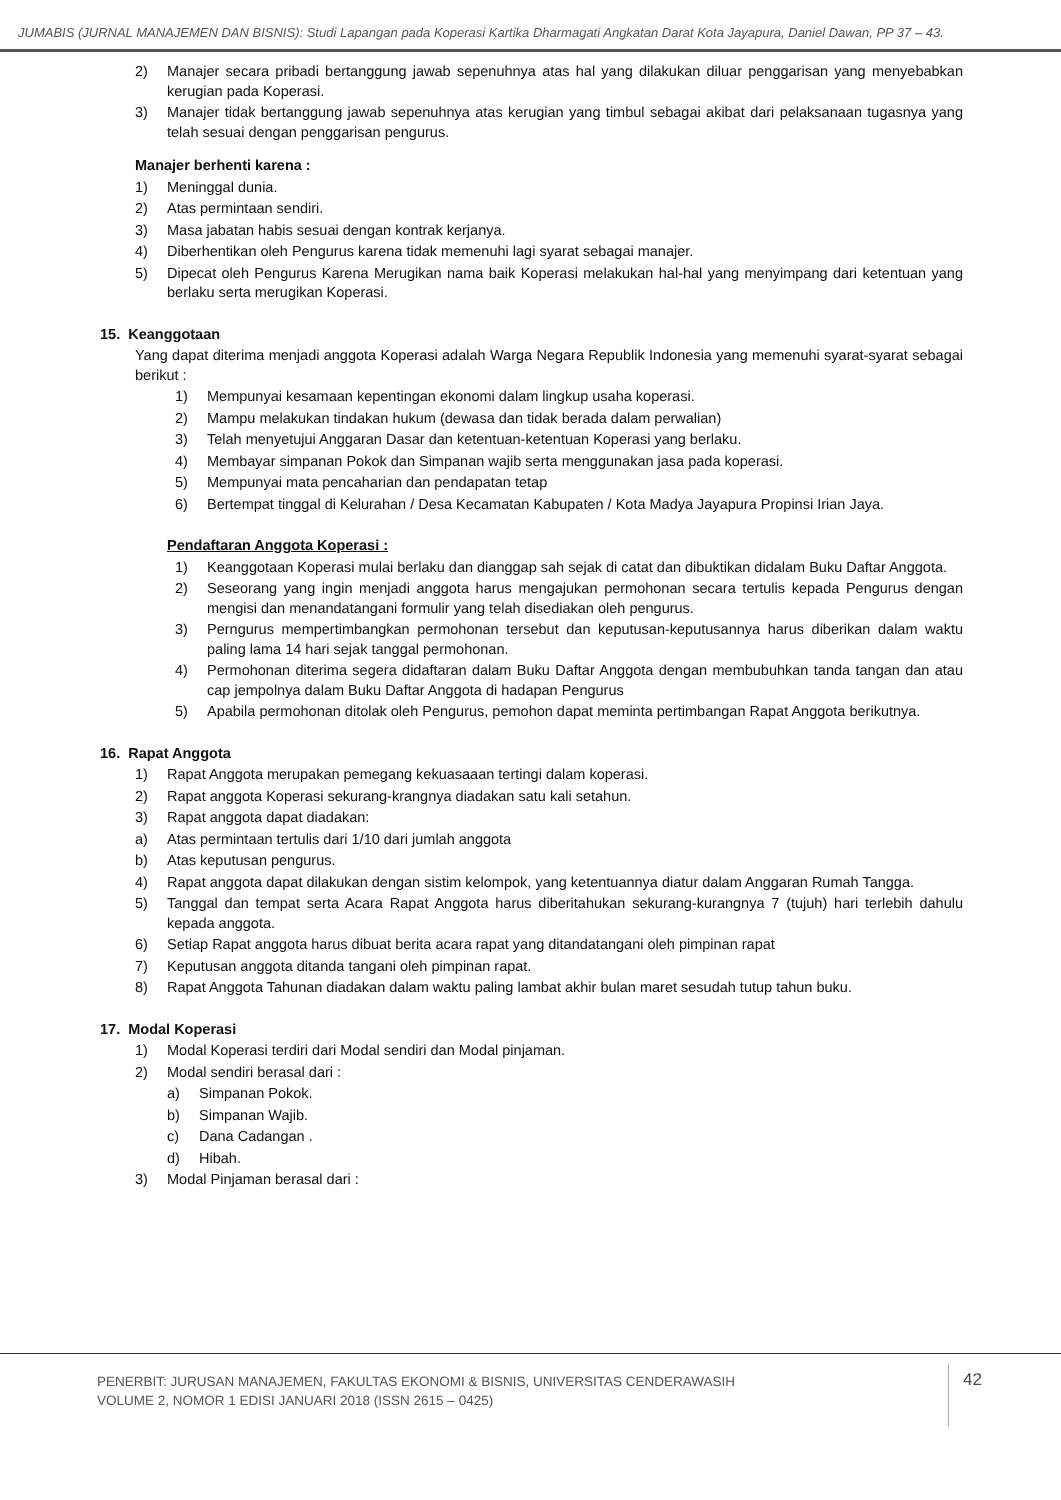JUMABIS (JURNAL MANAJEMEN DAN BISNIS): Studi Lapangan pada Koperasi Kartika Dharmagati Angkatan Darat Kota Jayapura, Daniel Dawan, PP 37 – 43.
2) Manajer secara pribadi bertanggung jawab sepenuhnya atas hal yang dilakukan diluar penggarisan yang menyebabkan kerugian pada Koperasi.
3) Manajer tidak bertanggung jawab sepenuhnya atas kerugian yang timbul sebagai akibat dari pelaksanaan tugasnya yang telah sesuai dengan penggarisan pengurus.
Manajer berhenti karena :
1) Meninggal dunia.
2) Atas permintaan sendiri.
3) Masa jabatan habis sesuai dengan kontrak kerjanya.
4) Diberhentikan oleh Pengurus karena tidak memenuhi lagi syarat sebagai manajer.
5) Dipecat oleh Pengurus Karena Merugikan nama baik Koperasi melakukan hal-hal yang menyimpang dari ketentuan yang berlaku serta merugikan Koperasi.
15. Keanggotaan
Yang dapat diterima menjadi anggota Koperasi adalah Warga Negara Republik Indonesia yang memenuhi syarat-syarat sebagai berikut :
1) Mempunyai kesamaan kepentingan ekonomi dalam lingkup usaha koperasi.
2) Mampu melakukan tindakan hukum (dewasa dan tidak berada dalam perwalian)
3) Telah menyetujui Anggaran Dasar dan ketentuan-ketentuan Koperasi yang berlaku.
4) Membayar simpanan Pokok dan Simpanan wajib serta menggunakan jasa pada koperasi.
5) Mempunyai mata pencaharian dan pendapatan tetap
6) Bertempat tinggal di Kelurahan / Desa Kecamatan Kabupaten / Kota Madya Jayapura Propinsi Irian Jaya.
Pendaftaran Anggota Koperasi :
1) Keanggotaan Koperasi mulai berlaku dan dianggap sah sejak di catat dan dibuktikan didalam Buku Daftar Anggota.
2) Seseorang yang ingin menjadi anggota harus mengajukan permohonan secara tertulis kepada Pengurus dengan mengisi dan menandatangani formulir yang telah disediakan oleh pengurus.
3) Perngurus mempertimbangkan permohonan tersebut dan keputusan-keputusannya harus diberikan dalam waktu paling lama 14 hari sejak tanggal permohonan.
4) Permohonan diterima segera didaftaran dalam Buku Daftar Anggota dengan membubuhkan tanda tangan dan atau cap jempolnya dalam Buku Daftar Anggota di hadapan Pengurus
5) Apabila permohonan ditolak oleh Pengurus, pemohon dapat meminta pertimbangan Rapat Anggota berikutnya.
16. Rapat Anggota
1) Rapat Anggota merupakan pemegang kekuasaaan tertingi dalam koperasi.
2) Rapat anggota Koperasi sekurang-krangnya diadakan satu kali setahun.
3) Rapat anggota dapat diadakan:
a) Atas permintaan tertulis dari 1/10 dari jumlah anggota
b) Atas keputusan pengurus.
4) Rapat anggota dapat dilakukan dengan sistim kelompok, yang ketentuannya diatur dalam Anggaran Rumah Tangga.
5) Tanggal dan tempat serta Acara Rapat Anggota harus diberitahukan sekurang-kurangnya 7 (tujuh) hari terlebih dahulu kepada anggota.
6) Setiap Rapat anggota harus dibuat berita acara rapat yang ditandatangani oleh pimpinan rapat
7) Keputusan anggota ditanda tangani oleh pimpinan rapat.
8) Rapat Anggota Tahunan diadakan dalam waktu paling lambat akhir bulan maret sesudah tutup tahun buku.
17. Modal Koperasi
1) Modal Koperasi terdiri dari Modal sendiri dan Modal pinjaman.
2) Modal sendiri berasal dari :
a) Simpanan Pokok.
b) Simpanan Wajib.
c) Dana Cadangan .
d) Hibah.
3) Modal Pinjaman berasal dari :
PENERBIT: JURUSAN MANAJEMEN, FAKULTAS EKONOMI & BISNIS, UNIVERSITAS CENDERAWASIH
VOLUME 2, NOMOR 1 EDISI JANUARI 2018 (ISSN 2615 – 0425)
42